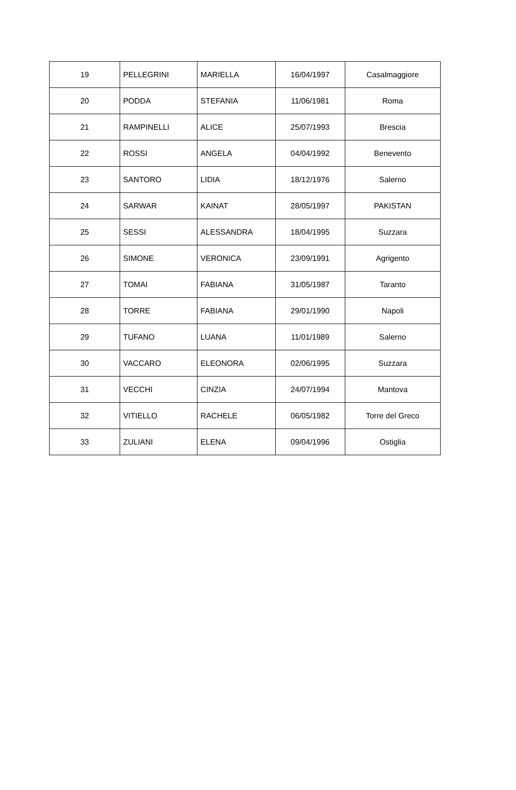| 19 | PELLEGRINI | MARIELLA | 16/04/1997 | Casalmaggiore |
| 20 | PODDA | STEFANIA | 11/06/1981 | Roma |
| 21 | RAMPINELLI | ALICE | 25/07/1993 | Brescia |
| 22 | ROSSI | ANGELA | 04/04/1992 | Benevento |
| 23 | SANTORO | LIDIA | 18/12/1976 | Salerno |
| 24 | SARWAR | KAINAT | 28/05/1997 | PAKISTAN |
| 25 | SESSI | ALESSANDRA | 18/04/1995 | Suzzara |
| 26 | SIMONE | VERONICA | 23/09/1991 | Agrigento |
| 27 | TOMAI | FABIANA | 31/05/1987 | Taranto |
| 28 | TORRE | FABIANA | 29/01/1990 | Napoli |
| 29 | TUFANO | LUANA | 11/01/1989 | Salerno |
| 30 | VACCARO | ELEONORA | 02/06/1995 | Suzzara |
| 31 | VECCHI | CINZIA | 24/07/1994 | Mantova |
| 32 | VITIELLO | RACHELE | 06/05/1982 | Torre del Greco |
| 33 | ZULIANI | ELENA | 09/04/1996 | Ostiglia |